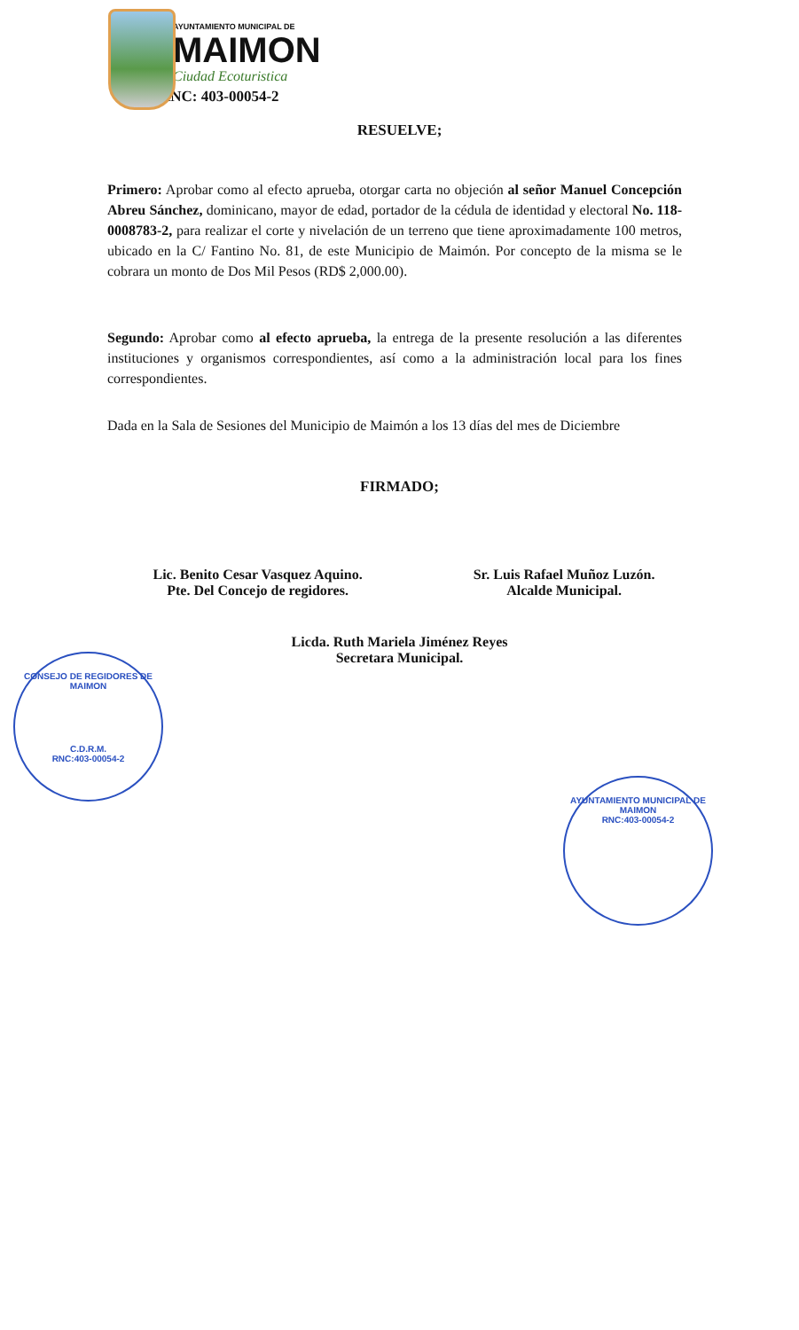AYUNTAMIENTO MUNICIPAL DE
MAIMON
Ciudad Ecoturistica
RNC: 403-00054-2
RESUELVE;
Primero: Aprobar como al efecto aprueba, otorgar carta no objeción al señor Manuel Concepción Abreu Sánchez, dominicano, mayor de edad, portador de la cédula de identidad y electoral No. 118-0008783-2, para realizar el corte y nivelación de un terreno que tiene aproximadamente 100 metros, ubicado en la C/ Fantino No. 81, de este Municipio de Maimón. Por concepto de la misma se le cobrara un monto de Dos Mil Pesos (RD$ 2,000.00).
Segundo: Aprobar como al efecto aprueba, la entrega de la presente resolución a las diferentes instituciones y organismos correspondientes, así como a la administración local para los fines correspondientes.
Dada en la Sala de Sesiones del Municipio de Maimón a los 13 días del mes de Diciembre
FIRMADO;
Lic. Benito Cesar Vasquez Aquino.
Pte. Del Concejo de regidores.
Sr. Luis Rafael Muñoz Luzón.
Alcalde Municipal.
Licda. Ruth Mariela Jiménez Reyes
Secretara Municipal.
CONSEJO DE REGIDORES DE MAIMON
C.D.R.M.
RNC:403-00054-2
AYUNTAMIENTO MUNICIPAL DE MAIMON
RNC:403-00054-2